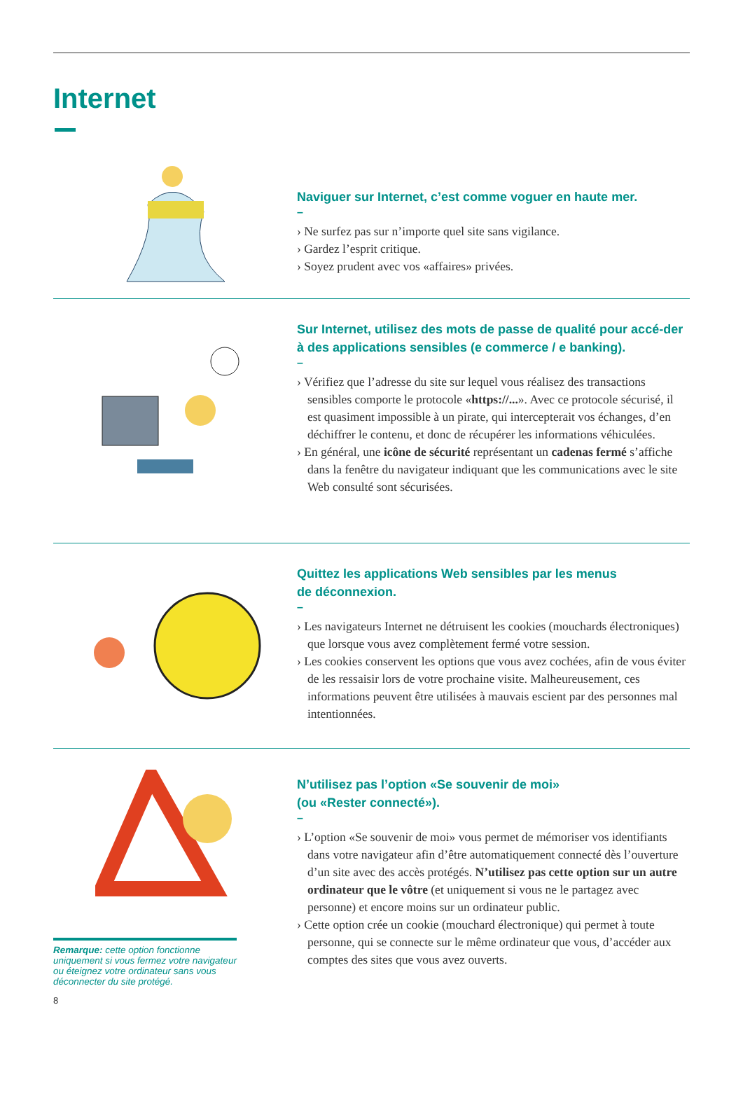Internet
Naviguer sur Internet, c’est comme voguer en haute mer.
–
› Ne surfez pas sur n’importe quel site sans vigilance.
› Gardez l’esprit critique.
› Soyez prudent avec vos «affaires» privées.
Sur Internet, utilisez des mots de passe de qualité pour accé-der à des applications sensibles (e commerce / e banking).
–
› Vérifiez que l’adresse du site sur lequel vous réalisez des transactions sensibles comporte le protocole «https://...». Avec ce protocole sécurisé, il est quasiment impossible à un pirate, qui intercepterait vos échanges, d’en déchiffrer le contenu, et donc de récupérer les informations véhiculées.
› En général, une icône de sécurité représentant un cadenas fermé s’affiche dans la fenêtre du navigateur indiquant que les communications avec le site Web consulté sont sécurisées.
Quittez les applications Web sensibles par les menus
de déconnexion.
–
› Les navigateurs Internet ne détruisent les cookies (mouchards électroniques) que lorsque vous avez complètement fermé votre session.
› Les cookies conservent les options que vous avez cochées, afin de vous éviter de les ressaisir lors de votre prochaine visite. Malheureusement, ces informations peuvent être utilisées à mauvais escient par des personnes mal intentionnées.
Remarque: cette option fonctionne uniquement si vous fermez votre navigateur ou éteignez votre ordinateur sans vous déconnecter du site protégé.
N’utilisez pas l’option «Se souvenir de moi»
(ou «Rester connecté»).
–
› L’option «Se souvenir de moi» vous permet de mémoriser vos identifiants dans votre navigateur afin d’être automatiquement connecté dès l’ouverture d’un site avec des accès protégés. N’utilisez pas cette option sur un autre ordinateur que le vôtre (et uniquement si vous ne le partagez avec personne) et encore moins sur un ordinateur public.
› Cette option crée un cookie (mouchard électronique) qui permet à toute personne, qui se connecte sur le même ordinateur que vous, d’accéder aux comptes des sites que vous avez ouverts.
8